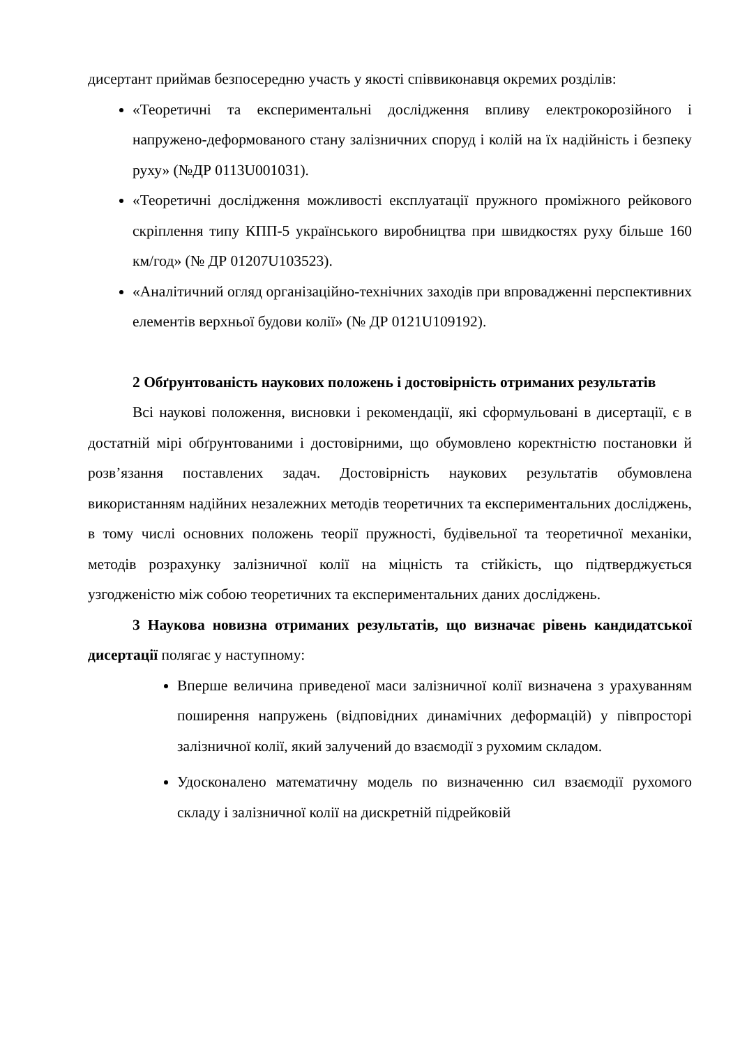дисертант приймав безпосередню участь у якості співвиконавця окремих розділів:
«Теоретичні та експериментальні дослідження впливу електрокорозійного і напружено-деформованого стану залізничних споруд і колій на їх надійність і безпеку руху» (№ДР 0113U001031).
«Теоретичні дослідження можливості експлуатації пружного проміжного рейкового скріплення типу КПП-5 українського виробництва при швидкостях руху більше 160 км/год» (№ ДР 01207U103523).
«Аналітичний огляд організаційно-технічних заходів при впровадженні перспективних елементів верхньої будови колії» (№ ДР 0121U109192).
2 Обґрунтованість наукових положень і достовірність отриманих результатів
Всі наукові положення, висновки і рекомендації, які сформульовані в дисертації, є в достатній мірі обґрунтованими і достовірними, що обумовлено коректністю постановки й розв’язання поставлених задач. Достовірність наукових результатів обумовлена використанням надійних незалежних методів теоретичних та експериментальних досліджень, в тому числі основних положень теорії пружності, будівельної та теоретичної механіки, методів розрахунку залізничної колії на міцність та стійкість, що підтверджується узгодженістю між собою теоретичних та експериментальних даних досліджень.
3 Наукова новизна отриманих результатів, що визначає рівень кандидатської дисертації полягає у наступному:
Вперше величина приведеної маси залізничної колії визначена з урахуванням поширення напружень (відповідних динамічних деформацій) у півпросторі залізничної колії, який залучений до взаємодії з рухомим складом.
Удосконалено математичну модель по визначенню сил взаємодії рухомого складу і залізничної колії на дискретній підрейковій